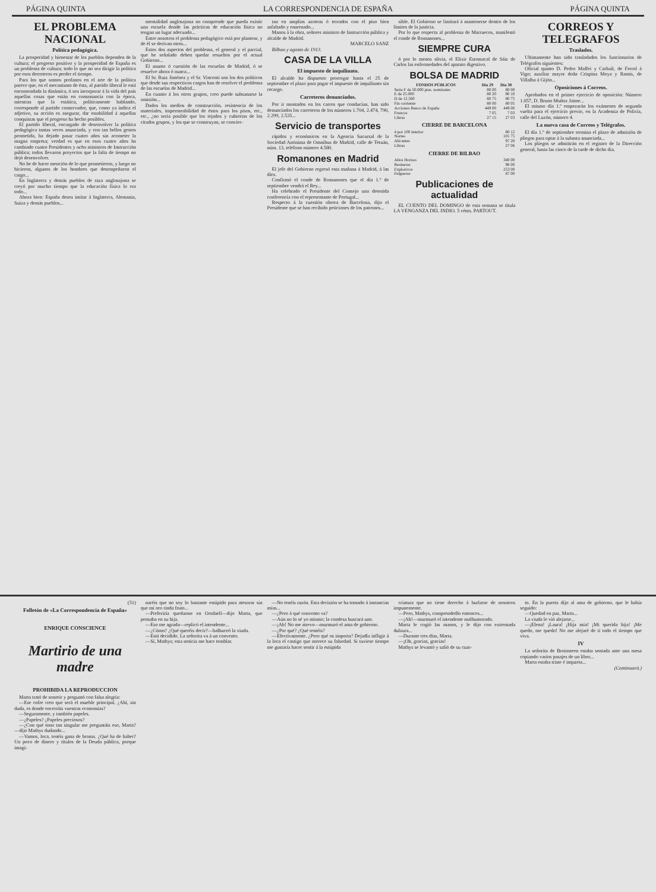PÁGINA QUINTA LA CORRESPONDENCIA DE ESPAÑA PÁGINA QUINTA
EL PROBLEMA NACIONAL
Política pedagógica.
La prosperidad y bienestar de los pueblos dependen de la cultura; el progreso positivo y la prosperidad de España es un problema de cultura; todo lo que no sea dirigir la política por esos derroteros es perder el tiempo.
Para los que somos profanos en el arte de la política parece que, en el mecanismo de ésta, al partido liberal le está encomendada la dinámica, ó sea incorporar á la vida del país aquellas cosas que están en consonancia con la época, mientras que la estática, políticamente hablando, corresponde al partido conservador, que, como ya indica el adjetivo, su acción es asegurar, dar estabilidad á aquellas conquistas que el progreso ha hecho posibles.
El partido liberal, encargado de desenvolver la política pedagógica tantas veces anunciada, y con tan bellos gestos prometida, ha dejado pasar cuatro años sin acometer la magna empresa; verdad es que en esos cuatro años ha cambiado cuatro Presidentes y ocho ministros de Instrucción pública; todos llevaron proyectos que la falta de tiempo no dejó desenvolver.
No he de hacer mención de lo que prometieron, y luego no hicieron, algunos de los hombres que desempeñaron el cargo...
En Inglaterra y demás pueblos de raza anglosajona se creyó por mucho tiempo que la educación física lo era todo...
Ahora bien: España desea imitar á Inglaterra, Alemania, Suiza y demás pueblos...
mentalidad anglosajona no comprende que pueda existir una escuela donde las prácticas de educación física no tengan un lugar adecuado...
Entre nosotros el problema pedagógico está por plantear, y de él se derivan otros...
Estos dos aspectos del problema, el general y el parcial, que he señalado deben quedar resueltos por el actual Gobierno...
El asunto ó cuestión de las escuelas de Madrid, ó se resuelve ahora ó nunca...
El Sr. Ruiz Jiménez y el Sr. Vincenti son los dos políticos que desde sus respectivos cargos han de resolver el problema de las escuelas de Madrid...
En cuanto á los otros grupos, creo puede subsanarse la omisión...
Dados los medios de construcción, resistencia de los materiales, impermeabilidad de éstos para los pisos, etc., etc., ¿no sería posible que los tejados y cubiertas de los citados grupos, y los que se construyan, se convier-
tan en amplias azoteas ó terrados con el piso bien asfaltado y enarenado...
Manos á la obra, señores ministro de Instrucción pública y alcalde de Madrid.
MARCELO SANZ
Bilbao y agosto de 1913.
CASA DE LA VILLA
El impuesto de inquilinato.
El alcalde ha dispuesto prorrogar hasta el 25 de septiembre el plazo para pagar el impuesto de inquilinato sin recargo.
Carreteros denunciados.
Por ir montados en los carros que conducían, han sido denunciados los carreteros de los números 1.704, 2.474, 790, 2.299, 2.535...
Servicio de transportes
rápidos y económicos en la Agencia Sucursal de la Sociedad Anónima de Omnibus de Madrid, calle de Tetuán, núm. 13, teléfono número 4.580.
Romanones en Madrid
El jefe del Gobierno regresó esta mañana á Madrid, á las diez.
Confirmó el conde de Romanones que el día 1.º de septiembre vendrá el Rey...
Ha celebrado el Presidente del Consejo una detenida conferencia con el representante de Portugal...
Respecto á la cuestión obrera de Barcelona, dijo el Presidente que se han recibido peticiones de los patronos...
sible. El Gobierno se limitará á mantenerse dentro de los límites de la justicia.
Por lo que respecta al problema de Marruecos, manifestó el conde de Romanones...
SIEMPRE CURA
ó por lo menos alivia, el Elixir Estomacal de Sáiz de Carlos las enfermedades del aparato digestivo.
BOLSA DE MADRID
| FONDOS PÚBLICOS | Día 29 | Día 30 |
| --- | --- | --- |
| Serie F de 50.000 ptas. nominales | 80 00 | 80 00 |
| E de 25.000 | 80 20 | 80 10 |
| D de 12.500 | 80 75 | 80 75 |
| Fin corriente | 80 00 | 80 05 |
| Acciones Banco de España | 449 00 | 449 00 |
| Francos | 7 05 | 7 03 |
| Libras | 27 15 | 27 03 |
CIERRE DE BARCELONA
| 4 por 100 interior | 80 12 |
| Nortes | 101 75 |
| Alicantes | 97 20 |
| Libras | 27 06 |
CIERRE DE BILBAO
| Altos Hornos | 340 00 |
| Resineras | 98 00 |
| Explosivos | 253 00 |
| Felgueras | 87 00 |
Publicaciones de actualidad
EL CUENTO DEL DOMINGO de esta semana se titula LA VENGANZA DEL INDIO. 5 cénts. PARTOUT.
CORREOS Y TELEGRAFOS
Traslados.
Ultimamente han sido trasladados los funcionarios de Telégrafos siguientes:
Oficial quinto D. Pedro Maffei y Carbail, de Ferrol á Vigo; auxiliar mayor doña Crispina Moya y Ramis, de Villalba á Gijón...
Oposiciones á Correos.
Aprobados en el primer ejercicio de oposición: Número 1.057, D. Bruno Muñoz Jaime...
El mismo día 1.º empezarán los exámenes de segunda vuelta para el ejercicio previo, en la Academia de Policía, calle del Luzón, número 4.
La nueva casa de Correos y Telégrafos.
El día 1.º de septiembre termina el plazo de admisión de pliegos para optar á la subasta anunciada...
Los pliegos se admitirán en el registro de la Dirección general, hasta las cinco de la tarde de dicho día.
(51)
Folletón de «La Correspondencia de España»
ENRIQUE CONSCIENCE
Martirio de una madre
PROHIBIDA LA REPRODUCCION
Marta trató de sonreir y preguntó con falsa alegría:
—Ese cofre creo que será el mueble principal. ¿Ahí, sin duda, es donde encerráis vuestras economías?
—Seguramente, y también papeles.
—¿Papeles? ¿Papeles preciosos?
—¿Con qué tono tan singular me preguntáis eso, Marta?—dijo Mathys dudando...
—Vamos, loca, tenéis gana de broma. ¿Qué ha de haber? Un poco de dinero y títulos de la Deuda pública, porque imagi-
naréis que no soy lo bastante estúpido para atesorar sin que mi oro rinda fruto...
—Preferiría quedarme en Orsdaell—dijo Marta, que pensaba en su hija.
—Eso me agrada—replicó el intendente...
—¿Cómo? ¿Qué queréis decir?—balbuceó la viuda.
—Está decidido. La señorita va á un convento.
—Sí, Mathys; esta noticia me hace temblar.
—No tenéis razón. Esta decisión se ha tomado á instancias mías...
—¿Pero á qué convento va?
—Aún no lo sé yo mismo; la condesa buscará uno.
—¡Ah! No me atrevo—murmuró el ama de gobierno.
—¿Por qué? ¿Qué teméis?
—Efectivamente. ¿Pero qué os importa? Dejadla infligir á la loca el castigo que merece su falsedad. Si tuviese tiempo me gustaría hacer sentir á la estúpida
criatura que no tiene derecho á burlarse de nosotros impunemente.
—Pero, Mathys, comprendedlo entonces...
—¡Ah!—murmuró el intendente malhumorado.
Marta le cogió las manos, y le dijo con extremada dulzura...
—Durante tres días, Marta.
—¡Oh, gracias, gracias!
Mathys se levantó y salió de su cuar-
to. En la puerta dijo al ama de gobierno, que le había seguido:
—Quedad en paz, Marta...
La viuda le vió alejarse...
—¡Elena! ¡Laura! ¡Hija mía! ¡Mi querida hija! ¡Me quedo, me quedo! No me alejaré de tí todo el tiempo que viva.
IV
La señorita de Broinsteen estaba sentada ante una mesa copiando varios pasajes de un libro...
Marta estaba triste é inquieta...
(Continuará.)